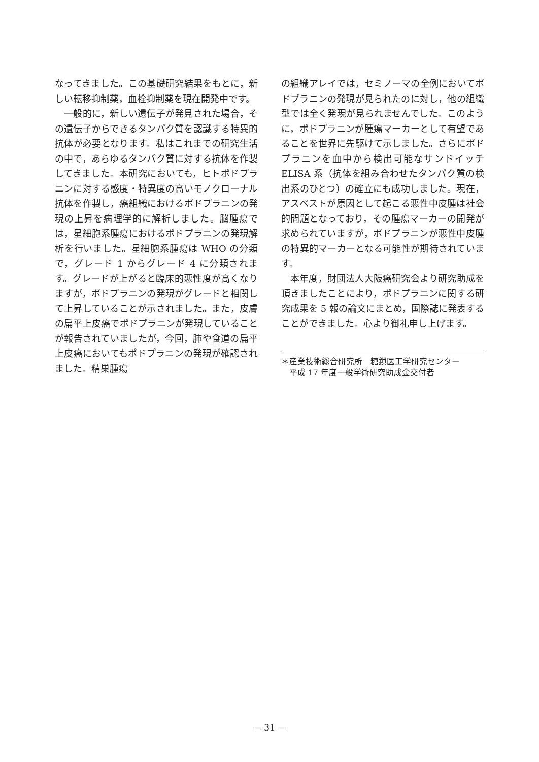なってきました。この基礎研究結果をもとに，新しい転移抑制薬，血栓抑制薬を現在開発中です。
一般的に，新しい遺伝子が発見された場合，その遺伝子からできるタンパク質を認識する特異的抗体が必要となります。私はこれまでの研究生活の中で，あらゆるタンパク質に対する抗体を作製してきました。本研究においても，ヒトポドプラニンに対する感度・特異度の高いモノクローナル抗体を作製し，癌組織におけるポドプラニンの発現の上昇を病理学的に解析しました。脳腫瘍では，星細胞系腫瘍におけるポドプラニンの発現解析を行いました。星細胞系腫瘍は WHO の分類で，グレード 1 からグレード 4 に分類されます。グレードが上がると臨床的悪性度が高くなりますが，ポドプラニンの発現がグレードと相関して上昇していることが示されました。また，皮膚の扁平上皮癌でポドプラニンが発現していることが報告されていましたが，今回，肺や食道の扁平上皮癌においてもポドプラニンの発現が確認されました。精巣腫瘍
の組織アレイでは，セミノーマの全例においてポドプラニンの発現が見られたのに対し，他の組織型では全く発現が見られませんでした。このように，ポドプラニンが腫瘍マーカーとして有望であることを世界に先駆けて示しました。さらにポドプラニンを血中から検出可能なサンドイッチ ELISA 系（抗体を組み合わせたタンパク質の検出系のひとつ）の確立にも成功しました。現在，アスベストが原因として起こる悪性中皮腫は社会的問題となっており，その腫瘍マーカーの開発が求められていますが，ポドプラニンが悪性中皮腫の特異的マーカーとなる可能性が期待されています。
本年度，財団法人大阪癌研究会より研究助成を頂きましたことにより，ポドプラニンに関する研究成果を 5 報の論文にまとめ，国際誌に発表することができました。心より御礼申し上げます。
＊産業技術総合研究所　糖鎖医工学研究センター
　平成 17 年度一般学術研究助成金交付者
— 31 —